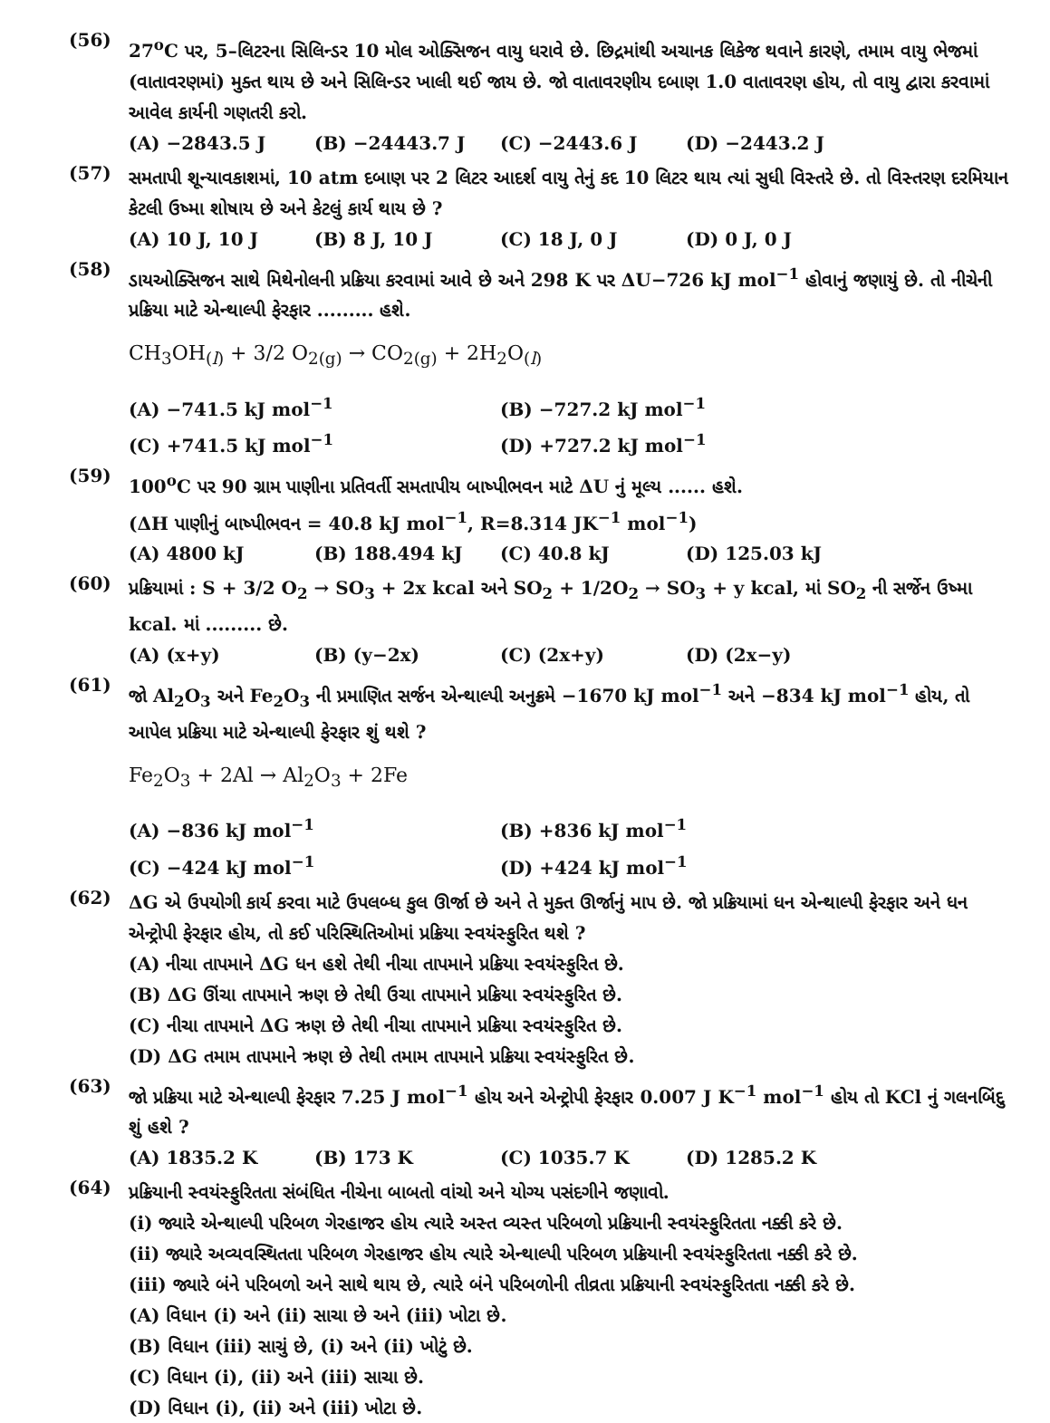(56)
27<sup>o</sup>C પર, 5–લિટરના સિલિન્ડર 10 મોલ ઓક્સિજન વાયુ ધરાવે છે. છિદ્રમાંથી અચાનક લિકેજ થવાને કારણે, તમામ વાયુ ભેજમાં (વાતાવરણમાં) મુક્ત થાય છે અને સિલિન્ડર ખાલી થઈ જાય છે. જો વાતાવરણીય દબાણ 1.0 વાતાવરણ હોય, તો વાયુ દ્વારા કરવામાં આવેલ કાર્યની ગણતરી કરો.
(A) −2843.5 J (B) −24443.7 J (C) −2443.6 J (D) −2443.2 J
(57)
સમતાપી શૂન્યાવકાશમાં, 10 atm દબાણ પર 2 લિટર આદર્શ વાયુ તેનું કદ 10 લિટર થાય ત્યાં સુધી વિસ્તરે છે. તો વિસ્તરણ દરમિયાન કેટલી ઉષ્મા શોષાય છે અને કેટલું કાર્ય થાય છે ?
(A) 10 J, 10 J (B) 8 J, 10 J (C) 18 J, 0 J (D) 0 J, 0 J
(58)
ડાયઓક્સિજન સાથે મિથેનોલની પ્રક્રિયા કરવામાં આવે છે અને 298 K પર ΔU−726 kJ mol<sup>−1</sup> હોવાનું જણાયું છે. તો નીચેની પ્રક્રિયા માટે એન્થાલ્પી ફેરફાર ......... હશે.
CH<sub>3</sub>OH<sub>(l)</sub> + 3/2 O<sub>2(g)</sub> → CO<sub>2(g)</sub> + 2H<sub>2</sub>O<sub>(l)</sub>
(A) −741.5 kJ mol<sup>−1</sup> (B) −727.2 kJ mol<sup>−1</sup> (C) +741.5 kJ mol<sup>−1</sup> (D) +727.2 kJ mol<sup>−1</sup>
(59)
100<sup>o</sup>C પર 90 ગ્રામ પાણીના પ્રતિવર્તી સમતાપીય બાષ્પીભવન માટે ΔU નું મૂલ્ય ...... હશે.
(ΔH પાણીનું બાષ્પીભવન = 40.8 kJ mol<sup>−1</sup>, R=8.314 JK<sup>−1</sup> mol<sup>−1</sup>)
(A) 4800 kJ (B) 188.494 kJ (C) 40.8 kJ (D) 125.03 kJ
(60)
પ્રક્રિયામાં : S + 3/2 O<sub>2</sub> → SO<sub>3</sub> + 2x kcal અને SO<sub>2</sub> + 1/2O<sub>2</sub> → SO<sub>3</sub> + y kcal, માં SO<sub>2</sub> ની સર્જેન ઉષ્મા kcal. માં ......... છે.
(A) (x+y) (B) (y−2x) (C) (2x+y) (D) (2x−y)
(61)
જો Al<sub>2</sub>O<sub>3</sub> અને Fe<sub>2</sub>O<sub>3</sub> ની પ્રમાણિત સર્જન એન્થાલ્પી અનુક્રમે −1670 kJ mol<sup>−1</sup> અને −834 kJ mol<sup>−1</sup> હોય, તો આપેલ પ્રક્રિયા માટે એન્થાલ્પી ફેરફાર શું થશે ?
Fe<sub>2</sub>O<sub>3</sub> + 2Al → Al<sub>2</sub>O<sub>3</sub> + 2Fe
(A) −836 kJ mol<sup>−1</sup> (B) +836 kJ mol<sup>−1</sup> (C) −424 kJ mol<sup>−1</sup> (D) +424 kJ mol<sup>−1</sup>
(62)
ΔG એ ઉપયોગી કાર્ય કરવા માટે ઉપલબ્ધ કુલ ઊર્જા છે અને તે મુક્ત ઊર્જાનું માપ છે. જો પ્રક્રિયામાં ધન એન્થાલ્પી ફેરફાર અને ધન એન્ટ્રોપી ફેરફાર હોય, તો કઈ પરિસ્થિતિઓમાં પ્રક્રિયા સ્વયંસ્ફુરિત થશે ?
(A) નીચા તાપમાને ΔG ધન હશે તેથી નીચા તાપમાને પ્રક્રિયા સ્વયંસ્ફુરિત છે.
(B) ΔG ઊંચા તાપમાને ઋણ છે તેથી ઉચા તાપમાને પ્રક્રિયા સ્વયંસ્ફુરિત છે.
(C) નીચા તાપમાને ΔG ઋણ છે તેથી નીચા તાપમાને પ્રક્રિયા સ્વયંસ્ફુરિત છે.
(D) ΔG તમામ તાપમાને ઋણ છે તેથી તમામ તાપમાને પ્રક્રિયા સ્વયંસ્ફુરિત છે.
(63)
જો પ્રક્રિયા માટે એન્થાલ્પી ફેરફાર 7.25 J mol<sup>−1</sup> હોય અને એન્ટ્રોપી ફેરફાર 0.007 J K<sup>−1</sup> mol<sup>−1</sup> હોય તો KCl નું ગલનબિંદુ શું હશે ?
(A) 1835.2 K (B) 173 K (C) 1035.7 K (D) 1285.2 K
(64)
પ્રક્રિયાની સ્વયંસ્ફુરિતતા સંબંધિત નીચેના બાબતો વાંચો અને યોગ્ય પસંદગીને જણાવો.
(i) જ્યારે એન્થાલ્પી પરિબળ ગેરહાજર હોય ત્યારે અસ્ત વ્યસ્ત પરિબળો પ્રક્રિયાની સ્વયંસ્ફુરિતતા નક્કી કરે છે.
(ii) જ્યારે અવ્યવસ્થિતતા પરિબળ ગેરહાજર હોય ત્યારે એન્થાલ્પી પરિબળ પ્રક્રિયાની સ્વયંસ્ફુરિતતા નક્કી કરે છે.
(iii) જ્યારે બંને પરિબળો અને સાથે થાય છે, ત્યારે બંને પરિબળોની તીવ્રતા પ્રક્રિયાની સ્વયંસ્ફુરિતતા નક્કી કરે છે.
(A) વિધાન (i) અને (ii) સાચા છે અને (iii) ખોટા છે.
(B) વિધાન (iii) સાચું છે, (i) અને (ii) ખોટું છે.
(C) વિધાન (i), (ii) અને (iii) સાચા છે.
(D) વિધાન (i), (ii) અને (iii) ખોટા છે.